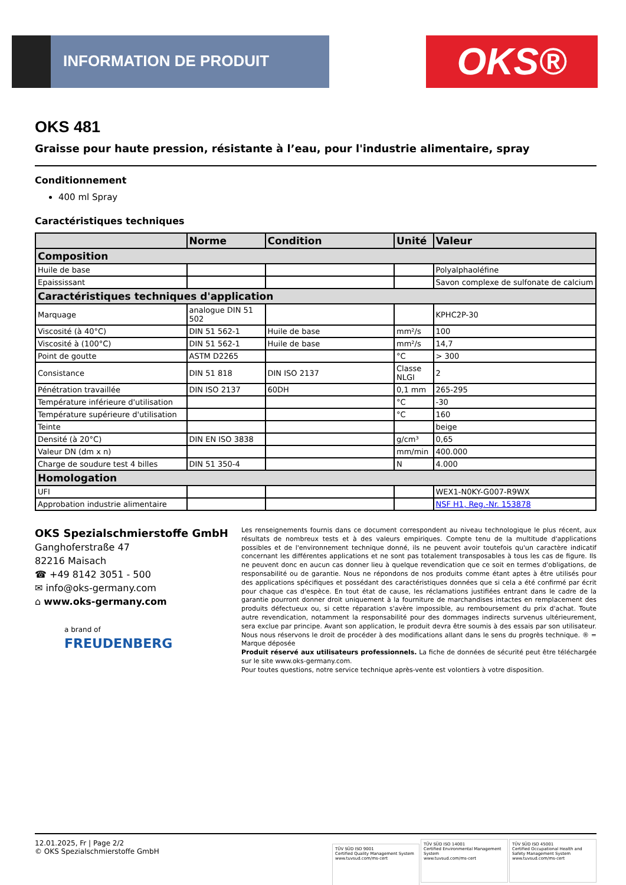INFORMATION DE PRODUIT OKS®
OKS 481
Graisse pour haute pression, résistante à l’eau, pour l'industrie alimentaire, spray
Conditionnement
400 ml Spray
Caractéristiques techniques
| | Norme | Condition | Unité | Valeur |
| --- | --- | --- | --- | --- |
| Composition | | | | |
| Huile de base | | | | Polyalphaoléfine |
| Epaississant | | | | Savon complexe de sulfonate de calcium |
| Caractéristiques techniques d'application | | | | |
| Marquage | analogue DIN 51 502 | | | KPHC2P-30 |
| Viscosité (à 40°C) | DIN 51 562-1 | Huile de base | mm²/s | 100 |
| Viscosité à (100°C) | DIN 51 562-1 | Huile de base | mm²/s | 14,7 |
| Point de goutte | ASTM D2265 | | °C | > 300 |
| Consistance | DIN 51 818 | DIN ISO 2137 | Classe NLGI | 2 |
| Pénétration travaillée | DIN ISO 2137 | 60DH | 0,1 mm | 265-295 |
| Température inférieure d'utilisation | | | °C | -30 |
| Température supérieure d'utilisation | | | °C | 160 |
| Teinte | | | | beige |
| Densité (à 20°C) | DIN EN ISO 3838 | | g/cm³ | 0,65 |
| Valeur DN (dm x n) | | | mm/min | 400.000 |
| Charge de soudure test 4 billes | DIN 51 350-4 | | N | 4.000 |
| Homologation | | | | |
| UFI | | | | WEX1-N0KY-G007-R9WX |
| Approbation industrie alimentaire | | | | NSF H1, Reg.-Nr. 153878 |
OKS Spezialschmierstoffe GmbH
Ganghoferstraße 47
82216 Maisach
☎ +49 8142 3051 - 500
✉ info@oks-germany.com
⌂ www.oks-germany.com
a brand of
FREUDENBERG
Les renseignements fournis dans ce document correspondent au niveau technologique le plus récent, aux résultats de nombreux tests et à des valeurs empiriques. Compte tenu de la multitude d'applications possibles et de l'environnement technique donné, ils ne peuvent avoir toutefois qu'un caractère indicatif concernant les différentes applications et ne sont pas totalement transposables à tous les cas de figure. Ils ne peuvent donc en aucun cas donner lieu à quelque revendication que ce soit en termes d'obligations, de responsabilité ou de garantie. Nous ne répondons de nos produits comme étant aptes à être utilisés pour des applications spécifiques et possédant des caractéristiques données que si cela a été confirmé par écrit pour chaque cas d'espèce. En tout état de cause, les réclamations justifiées entrant dans le cadre de la garantie pourront donner droit uniquement à la fourniture de marchandises intactes en remplacement des produits défectueux ou, si cette réparation s'avère impossible, au remboursement du prix d'achat. Toute autre revendication, notamment la responsabilité pour des dommages indirects survenus ultérieurement, sera exclue par principe. Avant son application, le produit devra être soumis à des essais par son utilisateur. Nous nous réservons le droit de procéder à des modifications allant dans le sens du progrès technique. ® = Marque déposée
Produit réservé aux utilisateurs professionnels. La fiche de données de sécurité peut être téléchargée sur le site www.oks-germany.com.
Pour toutes questions, notre service technique après-vente est volontiers à votre disposition.
12.01.2025, Fr | Page 2/2
© OKS Spezialschmierstoffe GmbH
TÜV SÜD ISO 9001
Certified Quality Management System
www.tuvsud.com/ms-cert
TÜV SÜD ISO 14001
Certified Environmental Management System
www.tuvsud.com/ms-cert
TÜV SÜD ISO 45001
Certified Occupational Health and Safety Management System
www.tuvsud.com/ms-cert